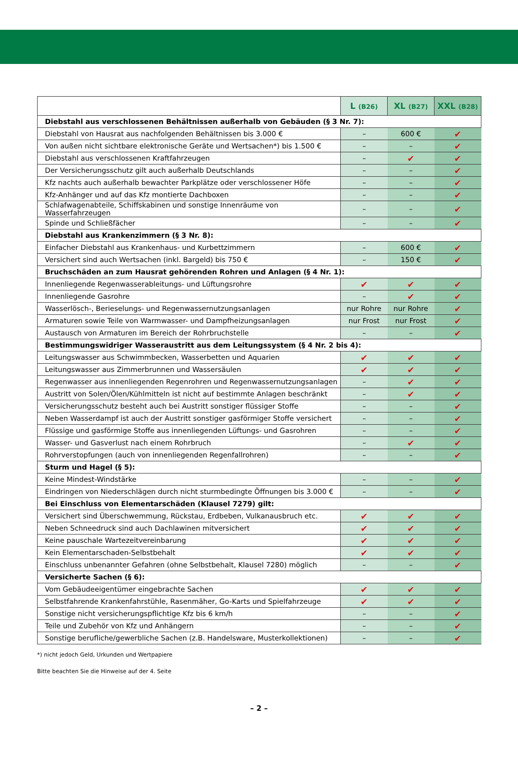| | L (B26) | XL (B27) | XXL (B28) |
| --- | --- | --- | --- |
| Diebstahl aus verschlossenen Behältnissen außerhalb von Gebäuden (§ 3 Nr. 7): | | | |
| Diebstahl von Hausrat aus nachfolgenden Behältnissen bis 3.000 € | – | 600 € | ✔ |
| Von außen nicht sichtbare elektronische Geräte und Wertsachen*) bis 1.500 € | – | – | ✔ |
| Diebstahl aus verschlossenen Kraftfahrzeugen | – | ✔ | ✔ |
| Der Versicherungsschutz gilt auch außerhalb Deutschlands | – | – | ✔ |
| Kfz nachts auch außerhalb bewachter Parkplätze oder verschlossener Höfe | – | – | ✔ |
| Kfz-Anhänger und auf das Kfz montierte Dachboxen | – | – | ✔ |
| Schlafwagenabteile, Schiffskabinen und sonstige Innenräume von Wasserfahrzeugen | – | – | ✔ |
| Spinde und Schließfächer | – | – | ✔ |
| Diebstahl aus Krankenzimmern (§ 3 Nr. 8): | | | |
| Einfacher Diebstahl aus Krankenhaus- und Kurbettzimmern | – | 600 € | ✔ |
| Versichert sind auch Wertsachen (inkl. Bargeld) bis 750 € | – | 150 € | ✔ |
| Bruchschäden an zum Hausrat gehörenden Rohren und Anlagen (§ 4 Nr. 1): | | | |
| Innenliegende Regenwasserableitungs- und Lüftungsrohre | ✔ | ✔ | ✔ |
| Innenliegende Gasrohre | – | ✔ | ✔ |
| Wasserlösch-, Berieselungs- und Regenwassernutzungsanlagen | nur Rohre | nur Rohre | ✔ |
| Armaturen sowie Teile von Warmwasser- und Dampfheizungsanlagen | nur Frost | nur Frost | ✔ |
| Austausch von Armaturen im Bereich der Rohrbruchstelle | – | – | ✔ |
| Bestimmungswidriger Wasseraustritt aus dem Leitungssystem (§ 4 Nr. 2 bis 4): | | | |
| Leitungswasser aus Schwimmbecken, Wasserbetten und Aquarien | ✔ | ✔ | ✔ |
| Leitungswasser aus Zimmerbrunnen und Wassersäulen | ✔ | ✔ | ✔ |
| Regenwasser aus innenliegenden Regenrohren und Regenwassernutzungsanlagen | – | ✔ | ✔ |
| Austritt von Solen/Ölen/Kühlmitteln ist nicht auf bestimmte Anlagen beschränkt | – | ✔ | ✔ |
| Versicherungsschutz besteht auch bei Austritt sonstiger flüssiger Stoffe | – | – | ✔ |
| Neben Wasserdampf ist auch der Austritt sonstiger gasförmiger Stoffe versichert | – | – | ✔ |
| Flüssige und gasförmige Stoffe aus innenliegenden Lüftungs- und Gasrohren | – | – | ✔ |
| Wasser- und Gasverlust nach einem Rohrbruch | – | ✔ | ✔ |
| Rohrverstopfungen (auch von innenliegenden Regenfallrohren) | – | – | ✔ |
| Sturm und Hagel (§ 5): | | | |
| Keine Mindest-Windstärke | – | – | ✔ |
| Eindringen von Niederschlägen durch nicht sturmbedingte Öffnungen bis 3.000 € | – | – | ✔ |
| Bei Einschluss von Elementarschäden (Klausel 7279) gilt: | | | |
| Versichert sind Überschwemmung, Rückstau, Erdbeben, Vulkanausbruch etc. | ✔ | ✔ | ✔ |
| Neben Schneedruck sind auch Dachlawinen mitversichert | ✔ | ✔ | ✔ |
| Keine pauschale Wartezeitvereinbarung | ✔ | ✔ | ✔ |
| Kein Elementarschaden-Selbstbehalt | ✔ | ✔ | ✔ |
| Einschluss unbenannter Gefahren (ohne Selbstbehalt, Klausel 7280) möglich | – | – | ✔ |
| Versicherte Sachen (§ 6): | | | |
| Vom Gebäudeeigentümer eingebrachte Sachen | ✔ | ✔ | ✔ |
| Selbstfahrende Krankenfahrstühle, Rasenmäher, Go-Karts und Spielfahrzeuge | ✔ | ✔ | ✔ |
| Sonstige nicht versicherungspflichtige Kfz bis 6 km/h | – | – | ✔ |
| Teile und Zubehör von Kfz und Anhängern | – | – | ✔ |
| Sonstige berufliche/gewerbliche Sachen (z.B. Handelsware, Musterkollektionen) | – | – | ✔ |
*) nicht jedoch Geld, Urkunden und Wertpapiere
Bitte beachten Sie die Hinweise auf der 4. Seite
– 2 –